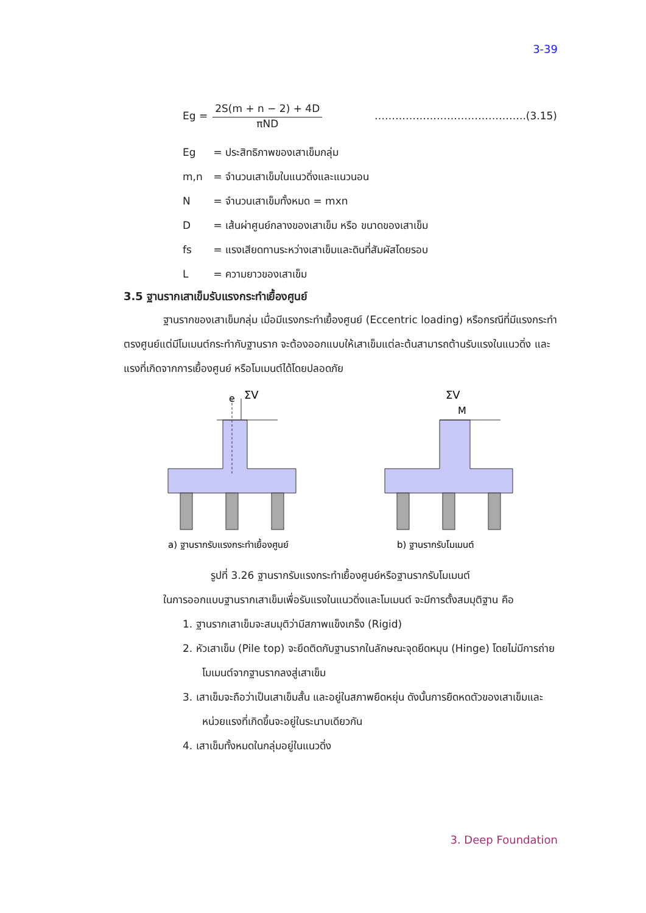3-39
Eg =
2S(m + n − 2) + 4D
πND
……………………………………..(3.15)
Eg = ประสิทธิภาพของเสาเข็มกลุ่ม
m,n = จำนวนเสาเข็มในแนวดิ่งและแนวนอน
N = จำนวนเสาเข็มทั้งหมด = mxn
D = เส้นผ่าศูนย์กลางของเสาเข็ม หรือ ขนาดของเสาเข็ม
fs = แรงเสียดทานระหว่างเสาเข็มและดินที่สัมผัสโดยรอบ
L = ความยาวของเสาเข็ม
3.5 ฐานรากเสาเข็มรับแรงกระทำเยื้องศูนย์
ฐานรากของเสาเข็มกลุ่ม เมื่อมีแรงกระทำเยื้องศูนย์ (Eccentric loading) หรือกรณีที่มีแรงกระทำตรงศูนย์แต่มีโมเมนต์กระทำกับฐานราก จะต้องออกแบบให้เสาเข็มแต่ละต้นสามารถต้านรับแรงในแนวดิ่ง และแรงที่เกิดจากการเยื้องศูนย์ หรือโมเมนต์ได้โดยปลอดภัย
e
ΣV
a) ฐานรากรับแรงกระทำเยื้องศูนย์
ΣV
M
b) ฐานรากรับโมเมนต์
รูปที่ 3.26 ฐานรากรับแรงกระทำเยื้องศูนย์หรือฐานรากรับโมเมนต์
ในการออกแบบฐานรากเสาเข็มเพื่อรับแรงในแนวดิ่งและโมเมนต์ จะมีการตั้งสมมุติฐาน คือ
1. ฐานรากเสาเข็มจะสมมุติว่ามีสภาพแข็งเกร็ง (Rigid)
2. หัวเสาเข็ม (Pile top) จะยึดติดกับฐานรากในลักษณะจุดยึดหมุน (Hinge) โดยไม่มีการถ่ายโมเมนต์จากฐานรากลงสู่เสาเข็ม
3. เสาเข็มจะถือว่าเป็นเสาเข็มสั้น และอยู่ในสภาพยืดหยุ่น ดังนั้นการยืดหดตัวของเสาเข็มและหน่วยแรงที่เกิดขึ้นจะอยู่ในระนาบเดียวกัน
4. เสาเข็มทั้งหมดในกลุ่มอยู่ในแนวดิ่ง
3. Deep Foundation